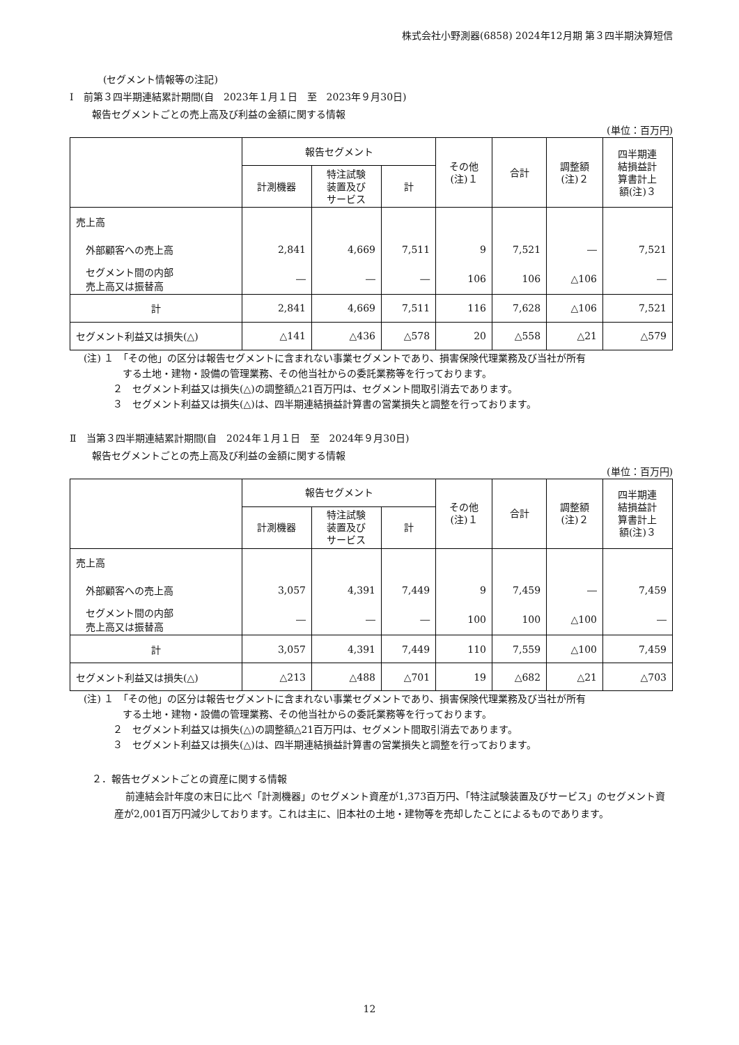株式会社小野測器(6858) 2024年12月期 第３四半期決算短信
(セグメント情報等の注記)
Ⅰ　前第３四半期連結累計期間(自　2023年１月１日　至　2023年９月30日)
報告セグメントごとの売上高及び利益の金額に関する情報
(単位：百万円)
| | 報告セグメント | | | その他 (注)１ | 合計 | 調整額 (注)２ | 四半期連 結損益計 算書計上 額(注)３ |
| --- | --- | --- | --- | --- | --- | --- | --- |
| | 計測機器 | 特注試験 装置及び サービス | 計 | | | | |
| 売上高 | | | | | | | |
| 外部顧客への売上高 | 2,841 | 4,669 | 7,511 | 9 | 7,521 | ― | 7,521 |
| セグメント間の内部 売上高又は振替高 | ― | ― | ― | 106 | 106 | △106 | ― |
| 計 | 2,841 | 4,669 | 7,511 | 116 | 7,628 | △106 | 7,521 |
| セグメント利益又は損失(△) | △141 | △436 | △578 | 20 | △558 | △21 | △579 |
(注) １　「その他」の区分は報告セグメントに含まれない事業セグメントであり、損害保険代理業務及び当社が所有
　　　　する土地・建物・設備の管理業務、その他当社からの委託業務等を行っております。
　　　２　セグメント利益又は損失(△)の調整額△21百万円は、セグメント間取引消去であります。
　　　３　セグメント利益又は損失(△)は、四半期連結損益計算書の営業損失と調整を行っております。
Ⅱ　当第３四半期連結累計期間(自　2024年１月１日　至　2024年９月30日)
報告セグメントごとの売上高及び利益の金額に関する情報
(単位：百万円)
| | 報告セグメント | | | その他 (注)１ | 合計 | 調整額 (注)２ | 四半期連 結損益計 算書計上 額(注)３ |
| --- | --- | --- | --- | --- | --- | --- | --- |
| | 計測機器 | 特注試験 装置及び サービス | 計 | | | | |
| 売上高 | | | | | | | |
| 外部顧客への売上高 | 3,057 | 4,391 | 7,449 | 9 | 7,459 | ― | 7,459 |
| セグメント間の内部 売上高又は振替高 | ― | ― | ― | 100 | 100 | △100 | ― |
| 計 | 3,057 | 4,391 | 7,449 | 110 | 7,559 | △100 | 7,459 |
| セグメント利益又は損失(△) | △213 | △488 | △701 | 19 | △682 | △21 | △703 |
(注) １　「その他」の区分は報告セグメントに含まれない事業セグメントであり、損害保険代理業務及び当社が所有
　　　　する土地・建物・設備の管理業務、その他当社からの委託業務等を行っております。
　　　２　セグメント利益又は損失(△)の調整額△21百万円は、セグメント間取引消去であります。
　　　３　セグメント利益又は損失(△)は、四半期連結損益計算書の営業損失と調整を行っております。
２．報告セグメントごとの資産に関する情報
前連結会計年度の末日に比べ「計測機器」のセグメント資産が1,373百万円、「特注試験装置及びサービス」のセグメント資産が2,001百万円減少しております。これは主に、旧本社の土地・建物等を売却したことによるものであります。
12